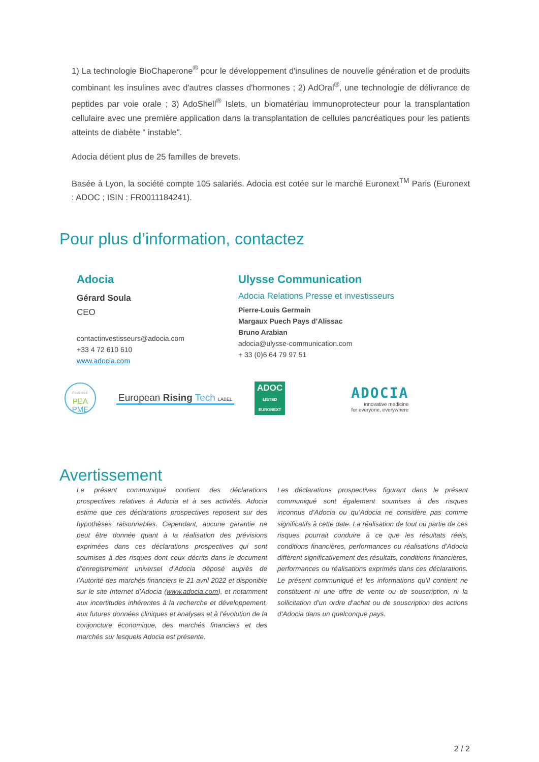1) La technologie BioChaperone<sup>®</sup> pour le développement d'insulines de nouvelle génération et de produits combinant les insulines avec d'autres classes d'hormones ; 2) AdOral<sup>®</sup>, une technologie de délivrance de peptides par voie orale ; 3) AdoShell<sup>®</sup> Islets, un biomatériau immunoprotecteur pour la transplantation cellulaire avec une première application dans la transplantation de cellules pancréatiques pour les patients atteints de diabète " instable".
Adocia détient plus de 25 familles de brevets.
Basée à Lyon, la société compte 105 salariés. Adocia est cotée sur le marché Euronext<sup>TM</sup> Paris (Euronext : ADOC ; ISIN : FR0011184241).
Pour plus d’information, contactez
Adocia
Gérard Soula
CEO
contactinvestisseurs@adocia.com
+33 4 72 610 610
www.adocia.com
Ulysse Communication
Adocia Relations Presse et investisseurs
Pierre-Louis Germain
Margaux Puech Pays d’Alissac
Bruno Arabian
adocia@ulysse-communication.com
+ 33 (0)6 64 79 97 51
ELIGIBLE
PEA
PME
European Rising Tech LABEL
ADOC
LISTED
EURONEXT
ADOCIA
innovative medicine
for everyone, everywhere
Avertissement
Le présent communiqué contient des déclarations prospectives relatives à Adocia et à ses activités. Adocia estime que ces déclarations prospectives reposent sur des hypothèses raisonnables. Cependant, aucune garantie ne peut être donnée quant à la réalisation des prévisions exprimées dans ces déclarations prospectives qui sont soumises à des risques dont ceux décrits dans le document d’enregistrement universel d’Adocia déposé auprès de l’Autorité des marchés financiers le 21 avril 2022 et disponible sur le site Internet d’Adocia (www.adocia.com), et notamment aux incertitudes inhérentes à la recherche et développement, aux futures données cliniques et analyses et à l’évolution de la conjoncture économique, des marchés financiers et des marchés sur lesquels Adocia est présente.
Les déclarations prospectives figurant dans le présent communiqué sont également soumises à des risques inconnus d’Adocia ou qu’Adocia ne considère pas comme significatifs à cette date. La réalisation de tout ou partie de ces risques pourrait conduire à ce que les résultats réels, conditions financières, performances ou réalisations d’Adocia diffèrent significativement des résultats, conditions financières, performances ou réalisations exprimés dans ces déclarations. Le présent communiqué et les informations qu’il contient ne constituent ni une offre de vente ou de souscription, ni la sollicitation d’un ordre d’achat ou de souscription des actions d’Adocia dans un quelconque pays.
2 / 2